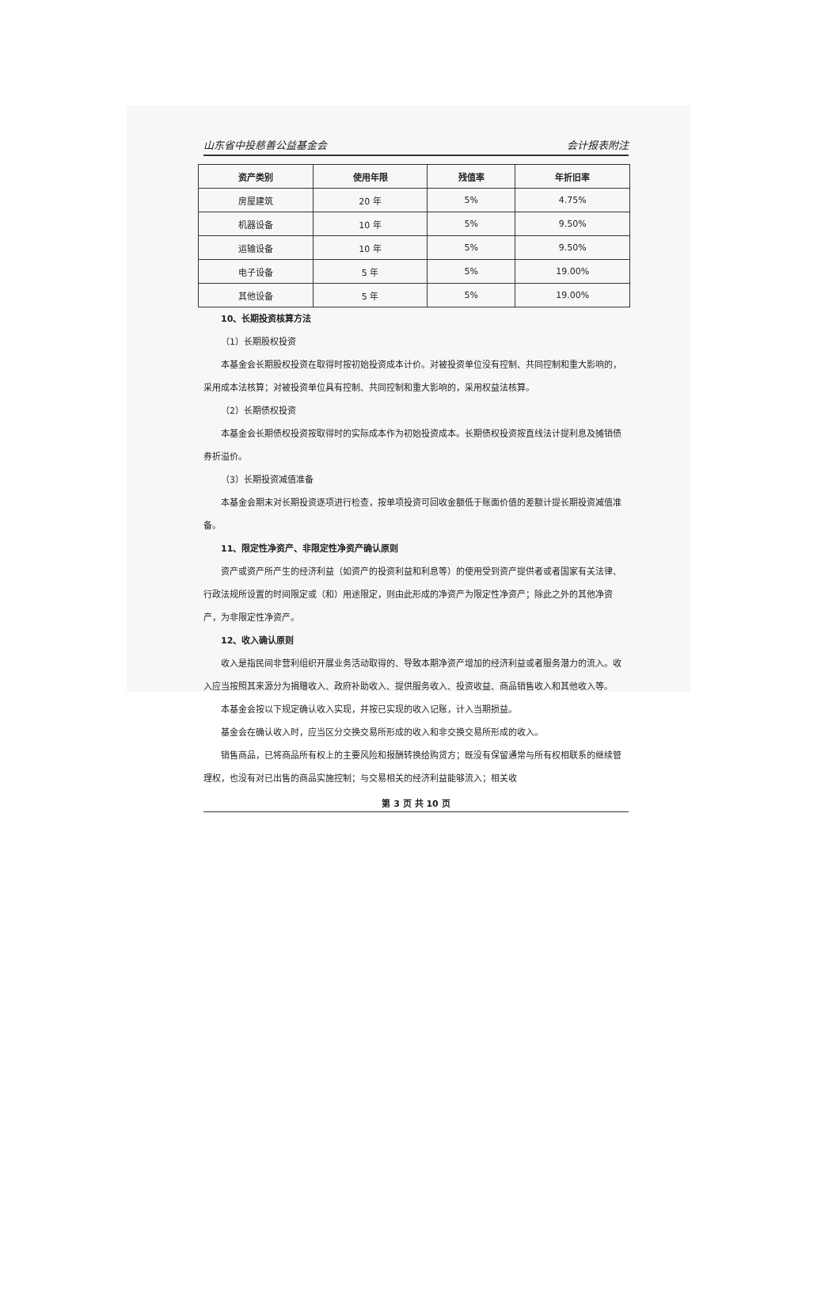山东省中投慈善公益基金会 会计报表附注
| 资产类别 | 使用年限 | 残值率 | 年折旧率 |
| --- | --- | --- | --- |
| 房屋建筑 | 20 年 | 5% | 4.75% |
| 机器设备 | 10 年 | 5% | 9.50% |
| 运输设备 | 10 年 | 5% | 9.50% |
| 电子设备 | 5 年 | 5% | 19.00% |
| 其他设备 | 5 年 | 5% | 19.00% |
10、长期投资核算方法
（1）长期股权投资
本基金会长期股权投资在取得时按初始投资成本计价。对被投资单位没有控制、共同控制和重大影响的，采用成本法核算；对被投资单位具有控制、共同控制和重大影响的，采用权益法核算。
（2）长期债权投资
本基金会长期债权投资按取得时的实际成本作为初始投资成本。长期债权投资按直线法计提利息及摊销债券折溢价。
（3）长期投资减值准备
本基金会期末对长期投资逐项进行检查，按单项投资可回收金额低于账面价值的差额计提长期投资减值准备。
11、限定性净资产、非限定性净资产确认原则
资产或资产所产生的经济利益（如资产的投资利益和利息等）的使用受到资产提供者或者国家有关法律、行政法规所设置的时间限定或（和）用途限定，则由此形成的净资产为限定性净资产；除此之外的其他净资产，为非限定性净资产。
12、收入确认原则
收入是指民间非营利组织开展业务活动取得的、导致本期净资产增加的经济利益或者服务潜力的流入。收入应当按照其来源分为捐赠收入、政府补助收入、提供服务收入、投资收益、商品销售收入和其他收入等。
本基金会按以下规定确认收入实现，并按已实现的收入记账，计入当期损益。
基金会在确认收入时，应当区分交换交易所形成的收入和非交换交易所形成的收入。
销售商品，已将商品所有权上的主要风险和报酬转换给购货方；既没有保留通常与所有权相联系的继续管理权，也没有对已出售的商品实施控制；与交易相关的经济利益能够流入；相关收
第 3 页 共 10 页